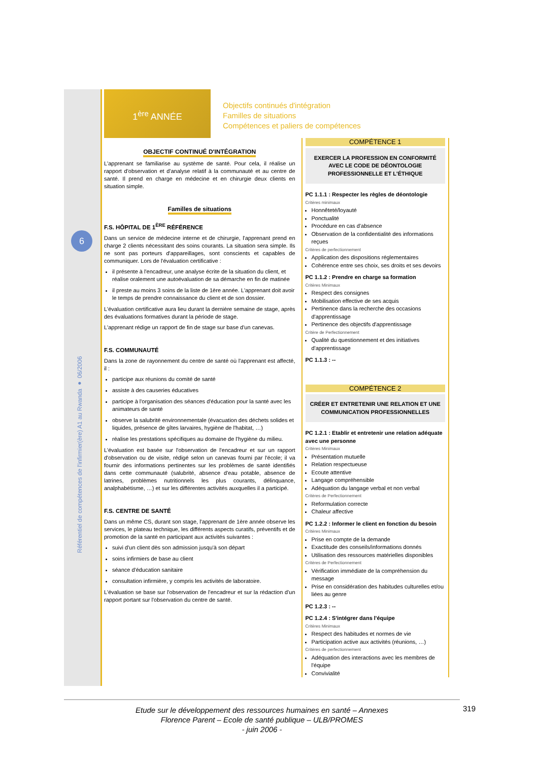6
Référentiel de compétences de l'infirmier(ère) A1 au Rwanda ● 06/2006
1<sup>ère</sup> ANNÉE
Objectifs continués d'intégration
Familles de situations
Compétences et paliers de compétences
OBJECTIF CONTINUÉ D'INTÉGRATION
L'apprenant se familiarise au système de santé. Pour cela, il réalise un rapport d'observation et d'analyse relatif à la communauté et au centre de santé. Il prend en charge en médecine et en chirurgie deux clients en situation simple.
Familles de situations
F.S. HÔPITAL DE 1<sup>ÈRE</sup> RÉFÉRENCE
Dans un service de médecine interne et de chirurgie, l'apprenant prend en charge 2 clients nécessitant des soins courants. La situation sera simple. Ils ne sont pas porteurs d'appareillages, sont conscients et capables de communiquer. Lors de l'évaluation certificative :
il présente à l'encadreur, une analyse écrite de la situation du client, et réalise oralement une autoévaluation de sa démarche en fin de matinée
il preste au moins 3 soins de la liste de 1ère année. L'apprenant doit avoir le temps de prendre connaissance du client et de son dossier.
L'évaluation certificative aura lieu durant la dernière semaine de stage, après des évaluations formatives durant la période de stage.
L'apprenant rédige un rapport de fin de stage sur base d'un canevas.
F.S. COMMUNAUTÉ
Dans la zone de rayonnement du centre de santé où l'apprenant est affecté, il :
participe aux réunions du comité de santé
assiste à des causeries éducatives
participe à l'organisation des séances d'éducation pour la santé avec les animateurs de santé
observe la salubrité environnementale (évacuation des déchets solides et liquides, présence de gîtes larvaires, hygiène de l'habitat, …)
réalise les prestations spécifiques au domaine de l'hygiène du milieu.
L'évaluation est basée sur l'observation de l'encadreur et sur un rapport d'observation ou de visite, rédigé selon un canevas fourni par l'école; il va fournir des informations pertinentes sur les problèmes de santé identifiés dans cette communauté (salubrité, absence d'eau potable, absence de latrines, problèmes nutritionnels les plus courants, délinquance, analphabétisme, …) et sur les différentes activités auxquelles il a participé.
F.S. CENTRE DE SANTÉ
Dans un même CS, durant son stage, l'apprenant de 1ère année observe les services, le plateau technique, les différents aspects curatifs, préventifs et de promotion de la santé en participant aux activités suivantes :
suivi d'un client dès son admission jusqu'à son départ
soins infirmiers de base au client
séance d'éducation sanitaire
consultation infirmière, y compris les activités de laboratoire.
L'évaluation se base sur l'observation de l'encadreur et sur la rédaction d'un rapport portant sur l'observation du centre de santé.
COMPÉTENCE 1
EXERCER LA PROFESSION EN CONFORMITÉ AVEC LE CODE DE DÉONTOLOGIE PROFESSIONNELLE ET L'ÉTHIQUE
PC 1.1.1 : Respecter les règles de déontologie
Critères minimaux
Honnêteté/loyauté
Ponctualité
Procédure en cas d'absence
Observation de la confidentialité des informations reçues
Critères de perfectionnement
Application des dispositions réglementaires
Cohérence entre ses choix, ses droits et ses devoirs
PC 1.1.2 : Prendre en charge sa formation
Critères Minimaux
Respect des consignes
Mobilisation effective de ses acquis
Pertinence dans la recherche des occasions d'apprentissage
Pertinence des objectifs d'apprentissage
Critère de Perfectionnement
Qualité du questionnement et des initiatives d'apprentissage
PC 1.1.3 : --
COMPÉTENCE 2
CRÉER ET ENTRETENIR UNE RELATION ET UNE COMMUNICATION PROFESSIONNELLES
PC 1.2.1 : Etablir et entretenir une relation adéquate avec une personne
Critères Minimaux
Présentation mutuelle
Relation respectueuse
Ecoute attentive
Langage compréhensible
Adéquation du langage verbal et non verbal
Critères de Perfectionnement
Reformulation correcte
Chaleur affective
PC 1.2.2 : Informer le client en fonction du besoin
Critères Minimaux
Prise en compte de la demande
Exactitude des conseils/informations donnés
Utilisation des ressources matérielles disponibles
Critères de Perfectionnement
Vérification immédiate de la compréhension du message
Prise en considération des habitudes culturelles et/ou liées au genre
PC 1.2.3 : --
PC 1.2.4 : S'intégrer dans l'équipe
Critères Minimaux
Respect des habitudes et normes de vie
Participation active aux activités (réunions, …)
Critères de perfectionnement
Adéquation des interactions avec les membres de l'équipe
Convivialité
Etude sur le développement des ressources humaines en santé – Annexes
Florence Parent – Ecole de santé publique – ULB/PROMES
- juin 2006 -
319